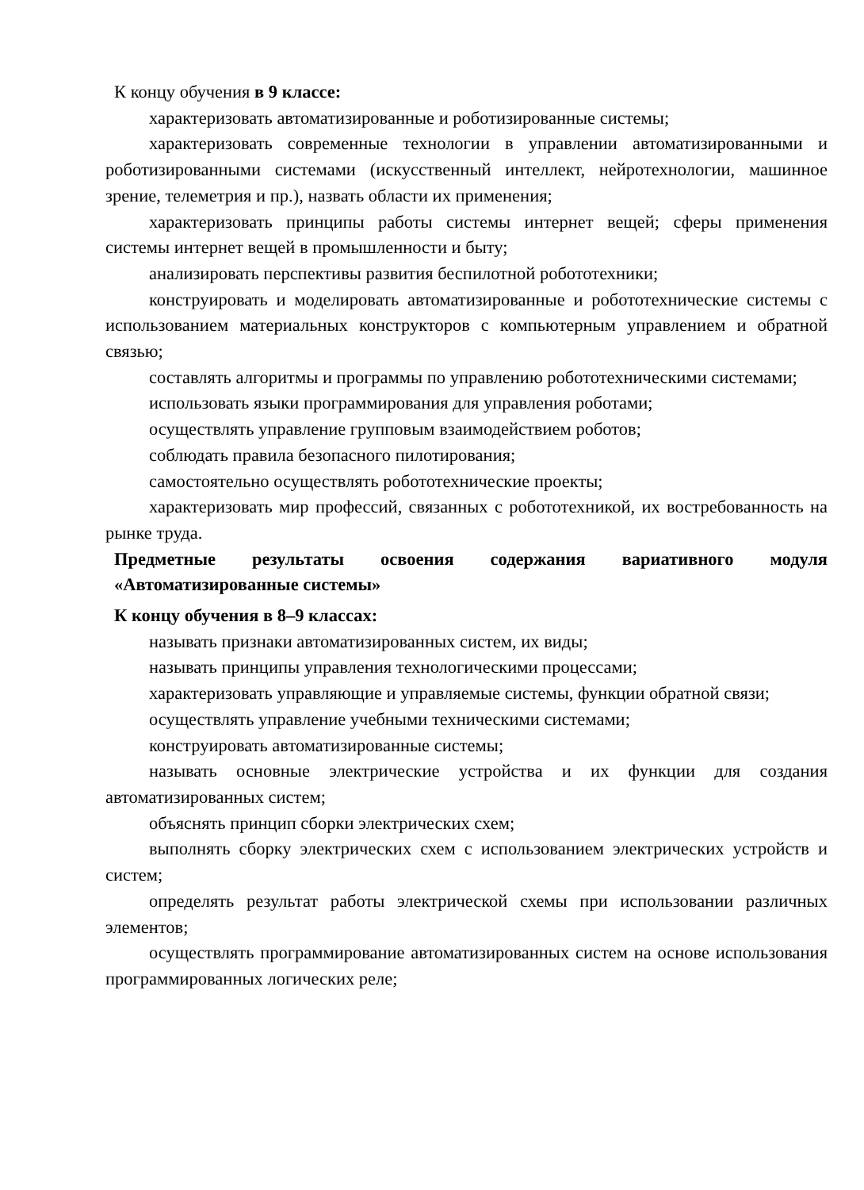К концу обучения в 9 классе:
характеризовать автоматизированные и роботизированные системы;
характеризовать современные технологии в управлении автоматизированными и роботизированными системами (искусственный интеллект, нейротехнологии, машинное зрение, телеметрия и пр.), назвать области их применения;
характеризовать принципы работы системы интернет вещей; сферы применения системы интернет вещей в промышленности и быту;
анализировать перспективы развития беспилотной робототехники;
конструировать и моделировать автоматизированные и робототехнические системы с использованием материальных конструкторов с компьютерным управлением и обратной связью;
составлять алгоритмы и программы по управлению робототехническими системами;
использовать языки программирования для управления роботами;
осуществлять управление групповым взаимодействием роботов;
соблюдать правила безопасного пилотирования;
самостоятельно осуществлять робототехнические проекты;
характеризовать мир профессий, связанных с робототехникой, их востребованность на рынке труда.
Предметные результаты освоения содержания вариативного модуля «Автоматизированные системы»
К концу обучения в 8–9 классах:
называть признаки автоматизированных систем, их виды;
называть принципы управления технологическими процессами;
характеризовать управляющие и управляемые системы, функции обратной связи;
осуществлять управление учебными техническими системами;
конструировать автоматизированные системы;
называть основные электрические устройства и их функции для создания автоматизированных систем;
объяснять принцип сборки электрических схем;
выполнять сборку электрических схем с использованием электрических устройств и систем;
определять результат работы электрической схемы при использовании различных элементов;
осуществлять программирование автоматизированных систем на основе использования программированных логических реле;